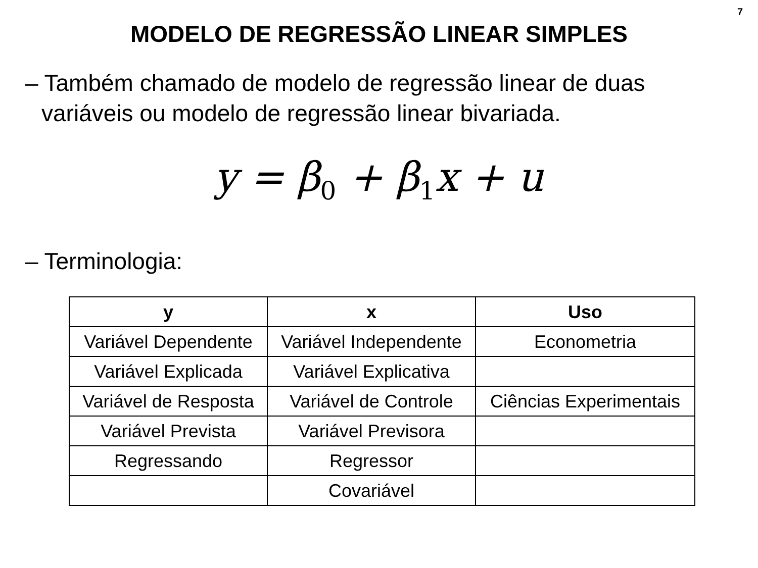7
MODELO DE REGRESSÃO LINEAR SIMPLES
– Também chamado de modelo de regressão linear de duas
variáveis ou modelo de regressão linear bivariada.
y = β<sub>0</sub> + β<sub>1</sub>x + u
– Terminologia:
| y | x | Uso |
| --- | --- | --- |
| Variável Dependente | Variável Independente | Econometria |
| Variável Explicada | Variável Explicativa | |
| Variável de Resposta | Variável de Controle | Ciências Experimentais |
| Variável Prevista | Variável Previsora | |
| Regressando | Regressor | |
| | Covariável | |